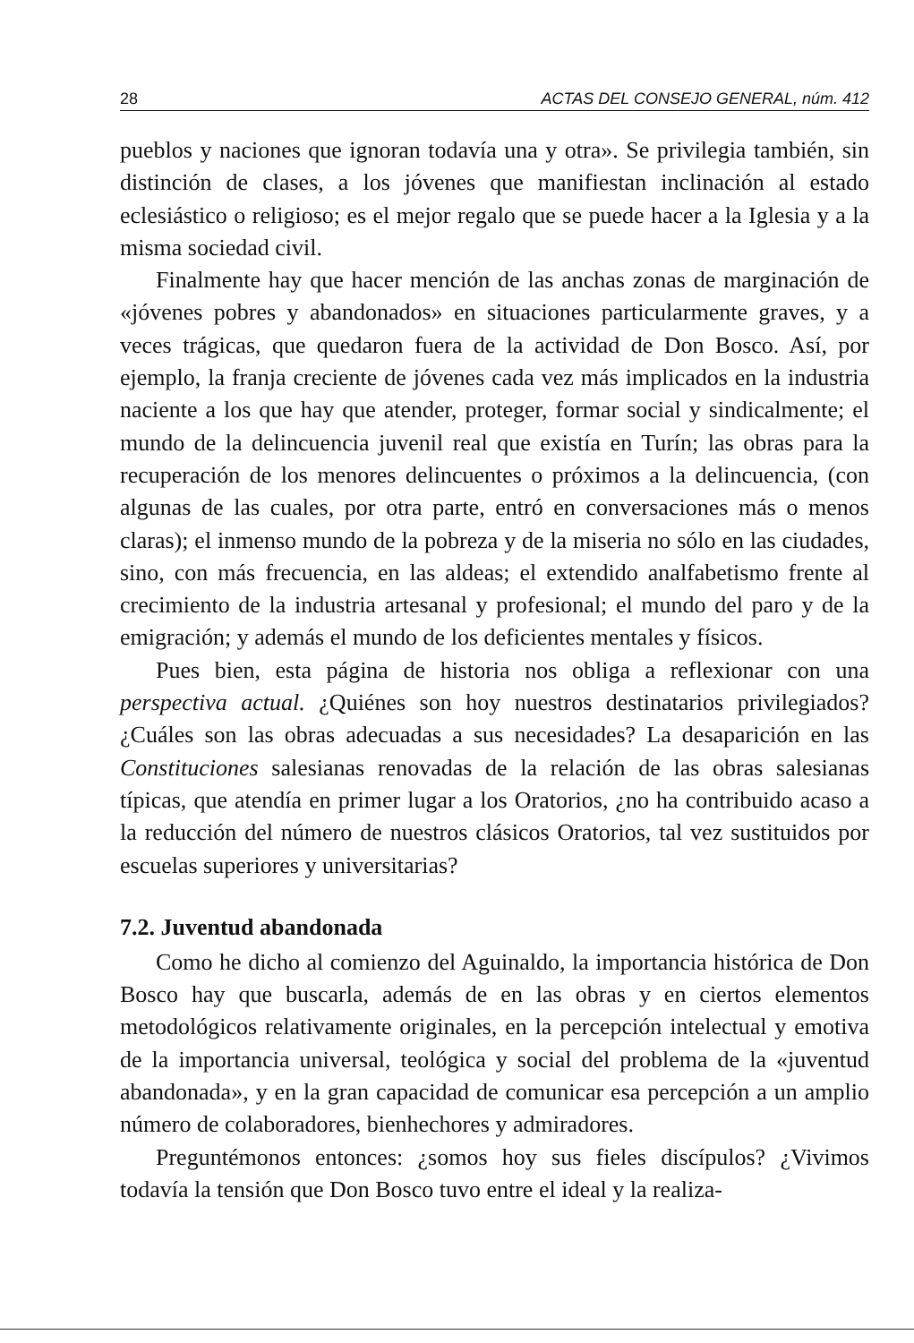28 ACTAS DEL CONSEJO GENERAL, núm. 412
pueblos y naciones que ignoran todavía una y otra». Se privilegia también, sin distinción de clases, a los jóvenes que manifiestan inclinación al estado eclesiástico o religioso; es el mejor regalo que se puede hacer a la Iglesia y a la misma sociedad civil.
Finalmente hay que hacer mención de las anchas zonas de marginación de «jóvenes pobres y abandonados» en situaciones particularmente graves, y a veces trágicas, que quedaron fuera de la actividad de Don Bosco. Así, por ejemplo, la franja creciente de jóvenes cada vez más implicados en la industria naciente a los que hay que atender, proteger, formar social y sindicalmente; el mundo de la delincuencia juvenil real que existía en Turín; las obras para la recuperación de los menores delincuentes o próximos a la delincuencia, (con algunas de las cuales, por otra parte, entró en conversaciones más o menos claras); el inmenso mundo de la pobreza y de la miseria no sólo en las ciudades, sino, con más frecuencia, en las aldeas; el extendido analfabetismo frente al crecimiento de la industria artesanal y profesional; el mundo del paro y de la emigración; y además el mundo de los deficientes mentales y físicos.
Pues bien, esta página de historia nos obliga a reflexionar con una perspectiva actual. ¿Quiénes son hoy nuestros destinatarios privilegiados? ¿Cuáles son las obras adecuadas a sus necesidades? La desaparición en las Constituciones salesianas renovadas de la relación de las obras salesianas típicas, que atendía en primer lugar a los Oratorios, ¿no ha contribuido acaso a la reducción del número de nuestros clásicos Oratorios, tal vez sustituidos por escuelas superiores y universitarias?
7.2. Juventud abandonada
Como he dicho al comienzo del Aguinaldo, la importancia histórica de Don Bosco hay que buscarla, además de en las obras y en ciertos elementos metodológicos relativamente originales, en la percepción intelectual y emotiva de la importancia universal, teológica y social del problema de la «juventud abandonada», y en la gran capacidad de comunicar esa percepción a un amplio número de colaboradores, bienhechores y admiradores.
Preguntémonos entonces: ¿somos hoy sus fieles discípulos? ¿Vivimos todavía la tensión que Don Bosco tuvo entre el ideal y la realiza-